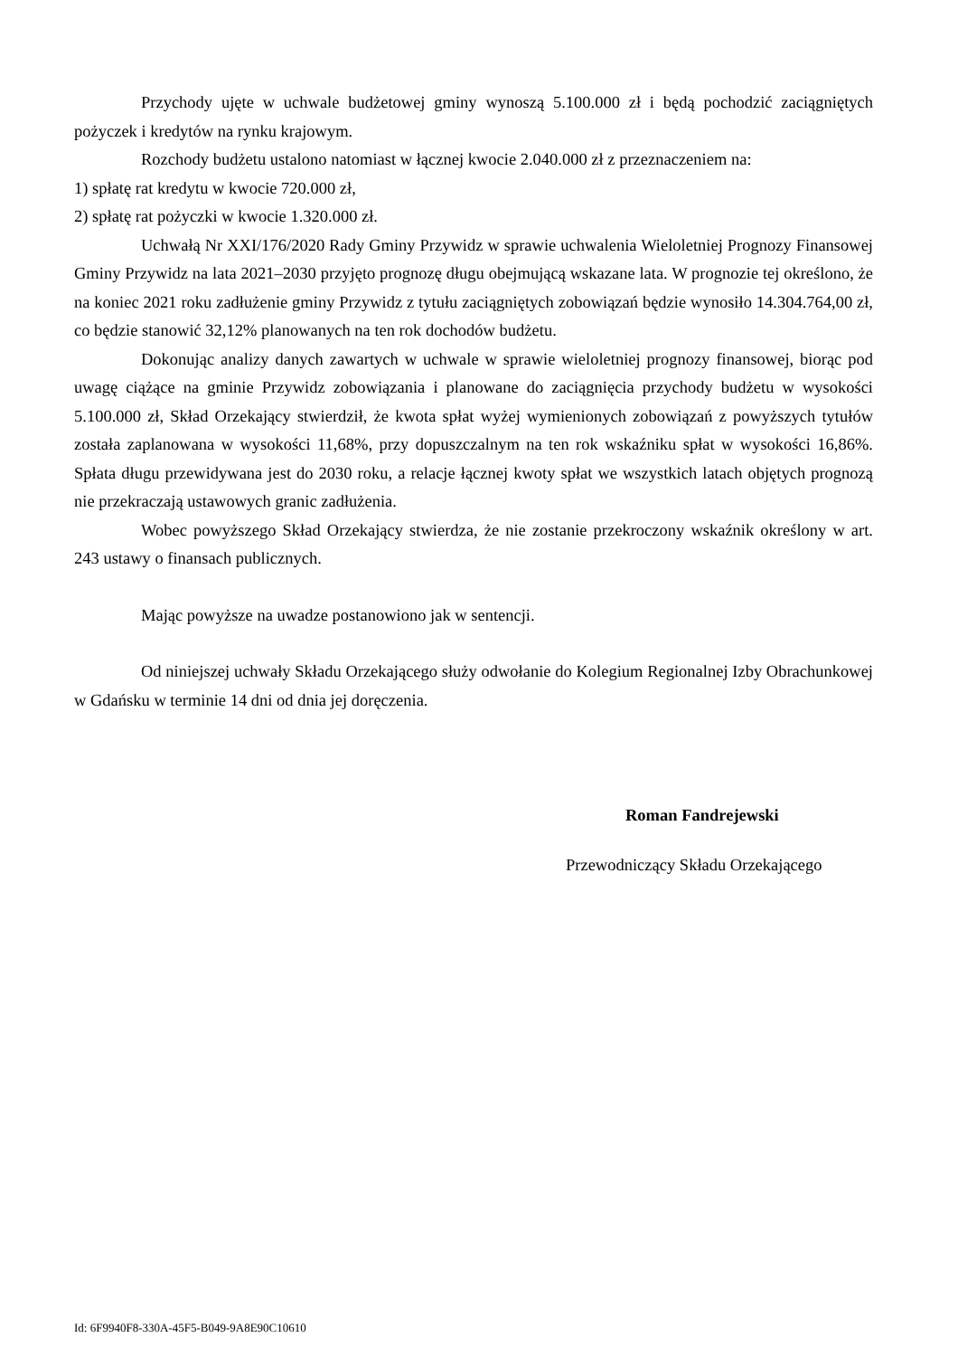Przychody ujęte w uchwale budżetowej gminy wynoszą 5.100.000 zł i będą pochodzić zaciągniętych pożyczek i kredytów na rynku krajowym.
Rozchody budżetu ustalono natomiast w łącznej kwocie 2.040.000 zł z przeznaczeniem na:
1) spłatę rat kredytu w kwocie 720.000 zł,
2) spłatę rat pożyczki w kwocie 1.320.000 zł.
Uchwałą Nr XXI/176/2020 Rady Gminy Przywidz w sprawie uchwalenia Wieloletniej Prognozy Finansowej Gminy Przywidz na lata 2021–2030 przyjęto prognozę długu obejmującą wskazane lata. W prognozie tej określono, że na koniec 2021 roku zadłużenie gminy Przywidz z tytułu zaciągniętych zobowiązań będzie wynosiło 14.304.764,00 zł, co będzie stanowić 32,12% planowanych na ten rok dochodów budżetu.
Dokonując analizy danych zawartych w uchwale w sprawie wieloletniej prognozy finansowej, biorąc pod uwagę ciążące na gminie Przywidz zobowiązania i planowane do zaciągnięcia przychody budżetu w wysokości 5.100.000 zł, Skład Orzekający stwierdził, że kwota spłat wyżej wymienionych zobowiązań z powyższych tytułów została zaplanowana w wysokości 11,68%, przy dopuszczalnym na ten rok wskaźniku spłat w wysokości 16,86%. Spłata długu przewidywana jest do 2030 roku, a relacje łącznej kwoty spłat we wszystkich latach objętych prognozą nie przekraczają ustawowych granic zadłużenia.
Wobec powyższego Skład Orzekający stwierdza, że nie zostanie przekroczony wskaźnik określony w art. 243 ustawy o finansach publicznych.
Mając powyższe na uwadze postanowiono jak w sentencji.
Od niniejszej uchwały Składu Orzekającego służy odwołanie do Kolegium Regionalnej Izby Obrachunkowej w Gdańsku w terminie 14 dni od dnia jej doręczenia.
Roman Fandrejewski
Przewodniczący Składu Orzekającego
Id: 6F9940F8-330A-45F5-B049-9A8E90C10610